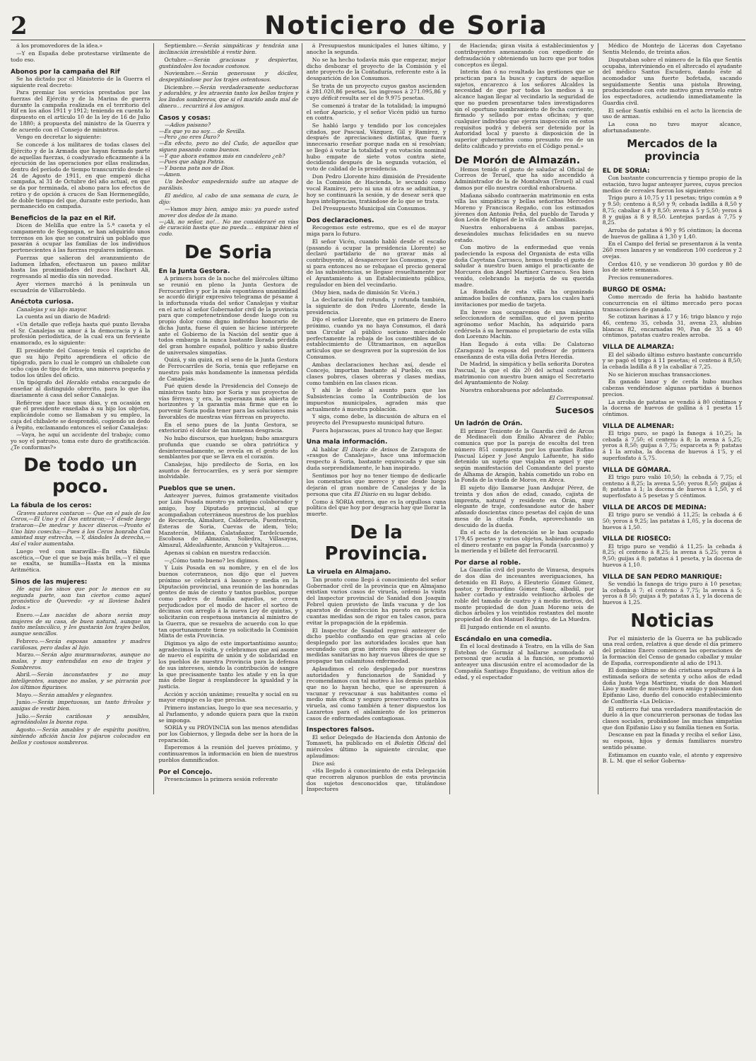2 Noticiero de Soria
á los promovedores de la idea.»
—Y en España debe protestarse virilmente de todo eso.
Abonos por la campaña del Rif
Se ha dictado por el Ministerio de la Guerra el siguiente real decreto:
Para premiar los servicios prestados por las fuerzas del Ejército y de la Marina de guerra durante la campaña realizada en el territorio del Rif en los años 1911 y 1912; teniendo en cuenta lo dispuesto en el artículo 10 de la ley de 16 de Julio de 1880; á propuesta del ministro de la Guerra y de acuerdo con el Consejo de ministros.
Vengo en decretar lo siguiente:
Se concede á los militares de todas clases del Ejército y de la Armada que hayan formado parte de aquellas fuerzas, ó coadyuvado eficazmente á la ejecución de las operaciones por ellas realizadas, dentro del período de tiempo transcurrido desde el 24 de Agosto de 1911, en que empezó dicha campaña, al 31 de Octubre del año actual, en que se da por terminada, el abono para los efectos de retiro y de opción á cruces de San Hermenegildo, de doble tiempo del que, durante este periodo, han permanecido en campaña.
Beneficios de la paz en el Rif.
Dicen de Melilla que entre la 5.ª caseta y el campamento de Segangan, se han adquirido unos terrenos en los que se construirá un poblado que pasarán á ocupar las familias de los individuos pertenecientes á las fuerzas regulares indígenas.
Fuerzas que salieron del avanzamiento de Iadumen Izhafen, efectuaron un paseo militar hasta las proximidades del zoco Hachart Ali, regresando al medio día sin novedad.
Ayer viernes marchó á la península un escuadrón de Villarrobledo.
Anéctota curiosa.
Canalejas y su hijo mayor.
La cuenta así un diario de Madrid:
«Un detalle que refleja hasta qué punto llevaba el Sr. Canalejas su amor á la democracia y á la profesión periodística, de la cual era un ferviente enamorado, es lo siguiente:
El presidente del Consejo tenía el capricho de que su hijo Pepito aprendiera el oficio de tipógrafo, para lo cual le compró un chibalete con ocho cajas de tipo de letra, una minerva pequeña y todos los útiles del oficio.
Un tipógrafo del Heraldo estaba encargado de enseñar al distinguido obrerito, para lo que iba diariamente á casa del señor Canalejas.
Refiérese que hace unos días, y en ocasión en que el presidente enseñaba á su hijo los objetos, explicándole como se llamaban y su empleo, la caja del chibalete se desprendió, cogiendo un dedo á Pepito, exclamando entonces el señor Canalejas:
—Vaya, he aquí un accidente del trabajo; como yo soy el patrono, toma este duro de gratificación. ¿Te conformas?»
De todo un poco.
La fábula de los ceros:
Graves autores contaron — Que en el país de los Ceros,—El Uno y el Dos entraron;—Y desde luego trataron—De medrar y hacer dineros.—Pronto el Uno hizo cosecha;—Pues á los Ceros honraba Con amistad muy estrecha, —Y, dándoles la derecha,—Así el valor aumentaba.
Luego ved con maravilla—En esta fábula ascética,—Que el que se baja más brilla,—Y el que se exalta, se humilla—Hasta en la misma Aritmética.
Sinos de las mujeres:
He aquí los sinos que por lo menos en su segunda parte, son tan ciertos como aquel pronóstico de Quevedo: «y si lloviese habrá lodos.»
Enero.—Las nacidas de ahora serán muy mujeres de su casa, de buen natural, aunque un tanto melancólico, y les gustarán los trajes bellos, aunque sencillos.
Febrero.—Serán esposas amantes y madres cariñosas, pero dadas al lujo.
Marzo.—Serán algo murmuradoras, aunque no malas, y muy entendidas en eso de trajes y Sombreros.
Abril.—Serán inconstantes y no muy inteligentes, aunque no malas, y se pirrarán por los últimos figurines.
Mayo.—Serán amables y elegantes.
Junio.—Serán impetuosas, un tanto frívolas y amigas de vestir bien.
Julio.—Serán cariñosas y sensibles, agradándolas la buena ropa.
Agosto.—Serán amables y de espíritu positivo, sintiendo afición hacia los pájaros colocados en bellos y costosos sombreros.
Septiembre.—Serán simpáticas y tendrán una inclinación irresistible á vestir bien.
Octubre.—Serán graciosas y despiertas, gustándoles los tocados costosos.
Noviembre.—Serán generosas y dóciles, despepitándose por los trajes ostentosos.
Diciembre.—Serán verdaderamente seductoras y adorables, y les atraerán tanto los bellos trajes y los lindos sombreros, que si el marido anda mal de dinero... recurrirá á los amigos.
Casos y cosas:
—Adios paisano?
—Es que yo no soy.... de Sevilla.
—Pero ¿no eres Duro?
—En efecto, pero no del Cuño, de aquellos que siguen pasando como buenos.
—Y que ahora estamos más en candelero ¿eh?
—Pues que ahiga Patria.
—Y buena pata nos de Dios.
—Amen.
Un bebedor empedernido sufre un ataque de parálisis.
El médico, al cabo de una semana de cura, le dijo:
—Vamos muy bien, amigo mio: ya puede usted mover dos dedos de la mano.
—¡Ah, no señor, no!... No me consideraré en vías de curación hasta que no pueda.... empinar bien el codo.
De Soria
En la Junta Gestora.
A primera hora de la noche del miércoles último se reunió en pleno la Junta Gestora de Ferrocarriles y por la más espontánea unanimidad se acordó dirigir expresivo telegrama de pésame á la infortunada viuda del señor Canalejas y visitar en el acto al señor Gobernador civil de la provincia para que competenetrándose desde luego con su propio dolor como digno individuo honorario de dicha Junta, fuese él quien se hiciese intérprete ante el Gobierno de la Nación del sentir que á todos embarga la nunca bastante llorada pérdida del gran hombre español, político y sabio ilustre de universales simpatías.
Quizá, y sin quizá, en el seno de la Junta Gestora de Ferrocarriles de Soria, tenía que reflejarse en nuestro país más hondamente la inmensa pérdida de Canalejas.
Fué quien desde la Presidencia del Consejo de ministros tanto hizo por Soria y sus proyectos de vías férreas; y era, la esperanza más abierta de horizontes y la garantía más firme que en lo porvenir Soria podía tener para las soluciones más favorables de nuestras vías férreas en proyecto.
En el seno pues de la Junta Gestora, se exteriorizó el dolor de tan inmensa desgracia.
No hubo discursos, que huelgan; hubo amargura profunda que cuando se obra patriótica y desinteresadamente, se revela en el gesto de los semblantes por que se lleva en el corazón.
Canalejas, hijo predilecto de Soria, en los asuntos de ferrocarriles, es y será por siempre inolvidable.
Pueblos que se unen.
Anteayer jueves, fuimos gratamente visitados por Luis Posada nuestro ya antiguo colaborador y amigo, hoy Diputado provincial, al que acompañaban coterráneos nuestros de los pueblos de Recuerda, Almaluez, Calderuela, Fuentestrún, Esteras de Soria, Cuevas de idem, Yelo; Mazaterón, Miñana, Calatañazor, Tardelcuende, Escobosa de Almazán, Soliedra, Villasayas, Almazul, Aldealafuente, Arancón y Valtajeros.....
Apenas si cabían en nuestra redacción.
—¿Cómo tanto bueno? les digimos.
Y Luis Posada en su nombre, y en el de los buenos coterraneos, nos dijo que el jueves próximo se celebrará á lasonce y media en la Diputación provincial, una reunión de las honradas gentes de más de ciento y tantos pueblos, porque como padres de familia aquellos, se creen perjudicados por el modo de hacer el sorteo de décimas con arreglo á la nueva Ley de quintas, y solicitarán con respetuosa instancia al ministro de la Guerra, que se resuelva de acuerdo con lo que tan oportunamente tiene ya solicitado la Comisión Mixta de esta Provincia.
Digimos ya algo de este importantísimo asunto; agradecimos la visita, y celebramos que así asome de nuevo el espíritu de unión y de solidaridad en los pueblos de nuestra Provincia para la defensa de sus intereses, siendo la contribución de sangre la que precisamente tanto les atañe y en la que más debe llegar á resplandecer la igualdad y la justicia.
Acción y acción unánime; resuelta y social en su mayor empuje es lo que precisa.
Primero instancias, luego lo que sea necesario, y al Parlamento, y adonde quiera para que la razón se imponga.
SORIA y su PROVINCIA son las menos atendidas por los Gobiernos, y llegada debe ser la hora de la reparación.
Esperemos á la reunión del jueves próximo, y continuaremos la información en bien de nuestros pueblos damnificados.
Por el Concejo.
Presenciamos la primera sesión referente
á Presupuestos municipales el lunes último, y anoche la segunda.
No se ha hecho todavía más que empezar, mejor dicho desbozar el proyecto de la Comisión y el ante proyecto de la Contaduría, referente este á la desaparición de los Consumos.
Se trata de un proyecto cuyos gastos ascienden á 281.020,86 pesetas, los ingresos á 271.095,86 y cuyo déficit resulta ser el de 9.975 pesetas.
Se comenzó á tratar de la totalidad; la impugnó el señor Aparicio, y el señor Vicén pidió un turno en contra.
Se habló largo y tendido por los concejales citados, por Pascual, Vázquez, Gil y Ramírez, y después de apreciaciones distintas, que fuera innecesario reseñar porque nada en sí resolvían; se llegó á votar la totalidad y en votación nominal hubo empate de siete votos contra siete, decidiendo después de la segunda votación, el voto de calidad de la presidencia.
Don Pedro Llorente hizo dimisión de Presidente de la Comisión de Hacienda, le secundó como vocal Ramírez, pero ni una ni otra se admitían, y hoy se continuará la sesión, y de desear será que haya inteligencias, tratándose de lo que se trata.
Del Presupuesto Municipal sin Consumos.
Dos declaraciones.
Recogemos este estremo, que es el de mayor miga para lo futuro.
El señor Vicén, cuando habló desde el escaño (pasando á ocupar la presidencia Llorente) se declaró partidario de no gravar más al contribuyente, al desaparecer los Consumos, y que si para entonces no se rebajase el precio general de las subsistencias, se llegase resueltamente por el Ayuntamiento á un Establecimiento público, regulador en bien del vecindario.
(Muy bien, nada de dimisión Sr. Vicén.)
La declaración fué rotunda, y rotunda también, la siguiente de don Pedro Llorente, desde la presidencia.
Dijo el señor Llorente, que en primero de Enero próximo, cuando ya no haya Consumos, él dará una Circular al público soriano marcándole perfectamente la rebaja de los comestibles de su establecimiento de Ultramarinos, en aquellos artículos que se desgraven por la supresión de los Consumos.
Ambas declaraciones hechas así, desde el Concejo, importan bastante al Pueblo, en sus clases pobres, clases obreras y clases medias, como también en las clases ricas.
Y ahí le duele al asunto para que las Subsistencias como la Contribución de los impuestos municipales, agraden más que actualmente á nuestra población.
Y siga, como debe, la discusión de altura en el proyecto del Presupuesto municipal futuro.
Fuera hojarascas, pues al tronco hay que llegar.
Una mala información.
Al hablar El Diario de Avisos de Zaragoza de «rasgos de Canalejas», hace una información respecto á Soria, bastante equivocada y que sin duda sorprendidamente, le han inspirado.
Sentimos por hoy no tener tiempo de dedicarle los comentarios que merece y que desde luego dejarán el gran nombre de Canalejas y de la persona que cita El Diario en su lugar debido.
Como á SORIA entera, que es la orgullosa cuna política del que hoy por desgracia hay que llorar la muerte.
De la Provincia.
La viruela en Almajano.
Tan pronto como llegó á conocimiento del señor Gobernador civil de la provincia que en Almajano existían varios casos de viruela, ordenó la visita del Inspector provincial de Sanidad don Joaquín Febrel quien provisto de linfa vacuna y de los aparatos de desinfección ha puesto en práctica cuantas medidas son de rigor en tales casos, para evitar la propagación de la epidemia.
El Inspector de Sanidad regresó anteayer de dicho pueblo confiando en que gracias al celo despIegado por las autoridades locales que han secundado con gran interés sus disposiciones y medidas sanitarias no hay nuevos libres de que se propague tan calamitosa enfermedad.
Aplaudimos el celo desplegado por nuestras autoridades y funcionarios de Sanidad y recomendamos con tal motivo á los demás pueblos que no lo hayan hecho, que se apresuren á vacunar y revacunar á sus habitantes como el medio más eficaz y seguro preservativo contra la viruela, así como también á tener dispuestos los Lazaretos para el aislamiento de los primeros casos de enfermedades contagiosas.
Inspectores falsos.
El señor Delegado de Hacienda don Antonio de Tomaseti, ha publicado en el Boletín Oficial del miércoles último la siguiente circular, que aplaudimos:
Dice así:
«Ha llegado á conocimiento de esta Delegación que recorren algunos pueblos de esta provincia dos sujetos desconocidos que, titulándose Inspectores
de Hacienda; giran visita á establecimientos y contribuyentes amenazando con expediente de defraudación y obteniendo un lucro que por todos conceptos es ilegal.
Interin dan ó no resultado las gestiones que se practican para la busca y captura de aquellos sujetos, encarezco á los señores Alcaldes la necesidad de que por todos los medios á su alcance hagan llegar al vecindario la seguridad de que no pueden presentarse tales investigadores sin el oportuno nombramiento de fecha corriente, firmado y sellado por estas oficinas; y que cualquier individuo que ejerza inspección en estos requisitos podrá y deberá ser detenido por la Autoridad local y puesto á disposición de la superior gubernativa como presunto reo de un delito calificado y previsto en el Código penal.»
De Morón de Almazán.
Hemos tenido el gusto de saludar al Oficial de Correos de Teruel, que ha sido ascendido á Administrador de la de Montalvan (Teruel) al cual damos por ello nuestra cordial enhorabuena.
Mañana sábado contraerán matrimonio en esta villa las simpáticas y bellas señoritas Mercedes Moreno y Francisca Regaño, con los estimados jóvenes don Antonio Peña, del pueblo de Taroda y don León de Miguel de la villa de Cabanillas.
Nuestra enhorabuena á ambas parejas, deseándoles muchas felicidades en su nuevo estado.
Con motivo de la enfermedad que venía padeciendo la esposa del Organista de esta villa doña Cayetana Carrasco, hemos tenido el gusto de saludar á nuestro buen amigo el practicante de Morcuera don Angel Martínez Carrasco. Sea bien venido, celebrando la mejoría de su querida madre.
La Rondalla de esta villa ha organizado animados bailes de confianza, para los cuales hará invitaciones por medio de tarjeta.
En breve nos ocuparemos de una máquina seleccionadora de semillas, que el joven perito agrónomo señor Machín, ha adquirido para cedérsela á su hermano el propietario de esta villa don Lorenzo Machín.
Han llegado á esta villa: De Calatorao (Zaragoza) la esposa del profesor de primera enseñanza de esta villa doña Petra Heredia.
De Madrid, la simpática y bella señorita Dorotea Pascual, la que el día 20 del actual contraerá matrimonio con nuestro buen amigo el Secretario del Ayuntamiento de Nolay.
Nuestra enhorabuena por adelantado.
El Corresponsal.
Sucesos
Un ladrón de Orán.
El primer Teniente de la Guardia civil de Arcos de Medinaceli don Emilio Alvarez de Pablo; comunica que por la pareja de escolta del tren número 851 compuesta por los guardias Rufino Pascual López y José Angulo Lafuente, ha sido detenido un sujeto que viajaba en aquel y que según manifestación del Comandante del puesto de Alhama de Aragón, había cometido un robo en la Fonda de la viuda de Moros, en Ateca.
El sujeto dijo llamarse Juan Andujar Pérez, de treinta y dos años de edad, casado, cajista de imprenta, natural y residente en Orán, muy elegante de traje, confesandose autor de haber afanado doscientas cinco pesetas del cajón de una mesa de la citada Fonda, aprovechando un descuido de la dueña.
En el acto de la detención se le han ocupado 179,45 pesetas y varios objetos, habiendo gastado el dinero restante en pagar la Fonda (sarcasmo) y la merienda y el billete del ferrocarril.
Por darse al roble.
La Guardia civil del puesto de Vinuesa, después de dos días de incesantes averiguaciones, ha detenido en El Royo, á Eleuterio Gómez Gómez, pastor, y Bernardino Gómez Sanz, albañil, por haber cortado y extraido veintiocho árboles de roble del tamaño de cuatro y á medio metros, del monte propiedad de don Juan Moreno seis de dichos árboles y los veintidos restantes del monte propiedad de don Manuel Rodrigo, de La Muedra.
El Juzgado entiende en el asunto.
Escándalo en una comedia.
En el local destinado á Teatro, en la villa de San Esteban de Gormáz al hallarse acomodado al personal que acudía á la función, se promovió anteayer una discusión entre el acomodador de la Compañía Santiago Enguidano, de veitiun años de edad, y el espectador
Médico de Montejo de Liceras don Cayetano Sentis Melendo, de treinta años.
Disputaban sobre el número de la fila que Sentís ocupaba, interviniendo en el altercado el ayudante del médico Santos Escudero, dando éste al acomodador una fuerte bofetada, sacando seguidamente Sentis una pistola Browing, produciendose con este motivo gran revuelo entre los espectadores, acudiendo inmediatamente la Guardia civil.
El señor Santís exhibió en el acto la licencia de uso de armas.
La cosa no tuvo mayor alcance, afortunadamente.
Mercados de la provincia
EL DE SORIA:
Con bastante concurrencia y tiempo propio de la estación, tuvo lugar anteayer jueves, cuyos precios medios de cereales fueron los siguientes:
Trigo puro á 10,75 y 11 pesetas; trigo común a 9 y 9.50; centeno á 8,50 y 9; cebada ladilla á 8,50 y 8,75; cabaliar á 8 y 8,50; avena á 5 y 5,50; yeros á 8 y guijas á 8 y 8,50. Lentejas pardas á 7,75 y 8,25.
Arroba de patatas á 90 y 95 céntimos; la docena de huevos de gallina á 1,30 y 1,40.
En el Campo del ferial se presentaron á la venta 260 reses lanares y se vendieron 100 corderos y 2 ovejas.
Cerdos 410, y se vendieron 30 gordos y 80 de los de siete semanas.
Precios remuneradores.
BURGO DE OSMA:
Como mercado de feria ha habido bastante concurrencia en el último mercado pero pocas transacciones de ganado.
Se cotizan harinas á 17 y 16; trigo blanco y rojo 46, centeno 35, cebada 31, avena 23, alubias blancas 82, encarnadas 90, Pan de 35 a 40 céntimos, patatas cuatro reales arroba.
VILLA DE ALMARZA:
El del sábado último estuvo bastante concurrido y se pagó el trigo á 11 pesetas; el centeno á 8,50; la cebada ladilla á 8 y la caballar á 7,25.
No se hicieron muchas transacciones.
En ganado lanar y de cerda hubo muchas cabezas vendiéndose algunas partidas á buenos precios.
La arroba de patatas se vendió á 80 céntimos y la docena de huevos de gallina á 1 peseta 15 céntimos.
VILLA DE ALMENAR:
El trigo puro, se pagó la fanega á 10,25; la cebada á 7,50; el centeno á 8; la avena á 5,25; yeros á 8,50; guijas á 7,75; esparceta a 9; patatas á 1 la arroba, la docena de huevos á 1'5, y el superfosfato á 5,75.
VILLA DE GÓMARA.
El trigo puro valió 10,50; la cebada á 7,75; el centeno á 8,25; la avena 5,50; yeros 8,50; guijas á 8; patatas á 1; la docena de huevos á 1,50, y el superfosfato á 5 pesetas y 5 céntimos.
VILLA DE ARCOS DE MEDINA:
El trigo puro se vendió á 11,25; la cebada á 6 50; yeros á 9,25; las patatas á 1,05, y la docena de huevos á 1,50.
VILLA DE RIOSECO:
El trigo puro se vendió á 11,25: la cebada á 8,25; el centeno á 8,25; la avena á 5,25; yeros á 9,50; guijas á 8; patatas á 1 peseta, y la docena de huevos á 1,10.
VILLA DE SAN PEDRO MANRIQUE:
Se vendió la fanega de trigo puro á 10 pesetas; la cebada á 7; el centeno á 7,75; la avena á 5; yeros á 8 50; guijas á 9; patatas á 1, y la docena de huevos á 1,25.
Noticias
Por el ministerio de la Guerra se ha publicado una real orden, relativa á que desde el día primero del próximo Enero comiencen las operaciones de la formación del Censo de ganado caballar y mular de España, correspondiente al año de 1913.
El domingo último se dió cristiana sepultura á la estimada señora de setenta y ocho años de edad doña Justa Vega Martínez, viuda de don Manuel Liso y madre de nuestro buen amigo y paisano don Epifanio Liso, dueño del conocido establecimiento de Confitería «La Delicia».
El entierro fué una verdadera manifestación de duelo á la que concurrieron personas de todas las clases sociales, probándose las muchas simpatías que don Epifanio Liso y su familia tienen en Soria.
Descanse en paz la finada y reciba el señor Liso, su esposa, hijos y demás familiares nuestro sentido pésame.
Estimamos en cuanto vale, el atento y expresivo B. L. M. que el señor Goberna-